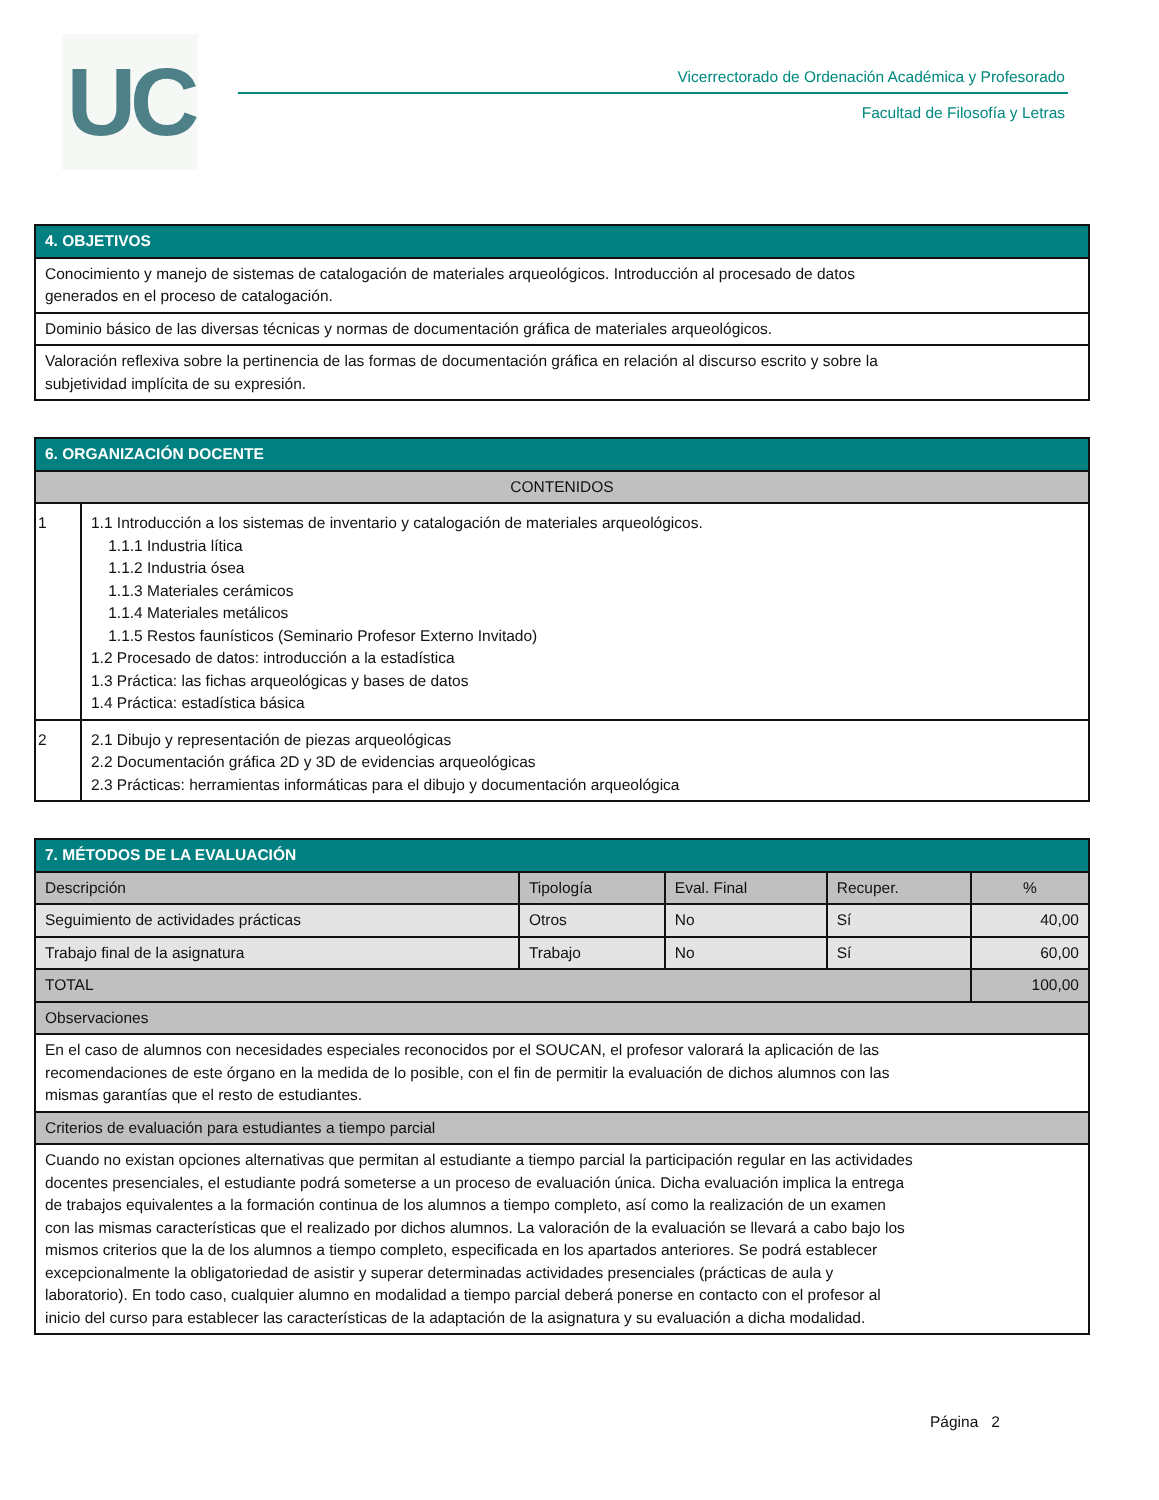UC
Vicerrectorado de Ordenación Académica y Profesorado
Facultad de Filosofía y Letras
| 4. OBJETIVOS |
| --- |
| Conocimiento y manejo de sistemas de catalogación de materiales arqueológicos. Introducción al procesado de datos generados en el proceso de catalogación. |
| Dominio básico de las diversas técnicas y normas de documentación gráfica de materiales arqueológicos. |
| Valoración reflexiva sobre la pertinencia de las formas de documentación gráfica en relación al discurso escrito y sobre la subjetividad implícita de su expresión. |
| 6. ORGANIZACIÓN DOCENTE | |
| --- | --- |
| CONTENIDOS | |
| 1 | 1.1 Introducción a los sistemas de inventario y catalogación de materiales arqueológicos. 1.1.1 Industria lítica 1.1.2 Industria ósea 1.1.3 Materiales cerámicos 1.1.4 Materiales metálicos 1.1.5 Restos faunísticos (Seminario Profesor Externo Invitado) 1.2 Procesado de datos: introducción a la estadística 1.3 Práctica: las fichas arqueológicas y bases de datos 1.4 Práctica: estadística básica |
| 2 | 2.1 Dibujo y representación de piezas arqueológicas 2.2 Documentación gráfica 2D y 3D de evidencias arqueológicas 2.3 Prácticas: herramientas informáticas para el dibujo y documentación arqueológica |
| 7. MÉTODOS DE LA EVALUACIÓN | | | | |
| --- | --- | --- | --- | --- |
| Descripción | Tipología | Eval. Final | Recuper. | % |
| Seguimiento de actividades prácticas | Otros | No | Sí | 40,00 |
| Trabajo final de la asignatura | Trabajo | No | Sí | 60,00 |
| TOTAL | | | | 100,00 |
| Observaciones | | | | |
| En el caso de alumnos con necesidades especiales reconocidos por el SOUCAN, el profesor valorará la aplicación de las recomendaciones de este órgano en la medida de lo posible, con el fin de permitir la evaluación de dichos alumnos con las mismas garantías que el resto de estudiantes. | | | | |
| Criterios de evaluación para estudiantes a tiempo parcial | | | | |
| Cuando no existan opciones alternativas que permitan al estudiante a tiempo parcial la participación regular en las actividades docentes presenciales, el estudiante podrá someterse a un proceso de evaluación única. Dicha evaluación implica la entrega de trabajos equivalentes a la formación continua de los alumnos a tiempo completo, así como la realización de un examen con las mismas características que el realizado por dichos alumnos. La valoración de la evaluación se llevará a cabo bajo los mismos criterios que la de los alumnos a tiempo completo, especificada en los apartados anteriores. Se podrá establecer excepcionalmente la obligatoriedad de asistir y superar determinadas actividades presenciales (prácticas de aula y laboratorio). En todo caso, cualquier alumno en modalidad a tiempo parcial deberá ponerse en contacto con el profesor al inicio del curso para establecer las características de la adaptación de la asignatura y su evaluación a dicha modalidad. | | | | |
Página 2